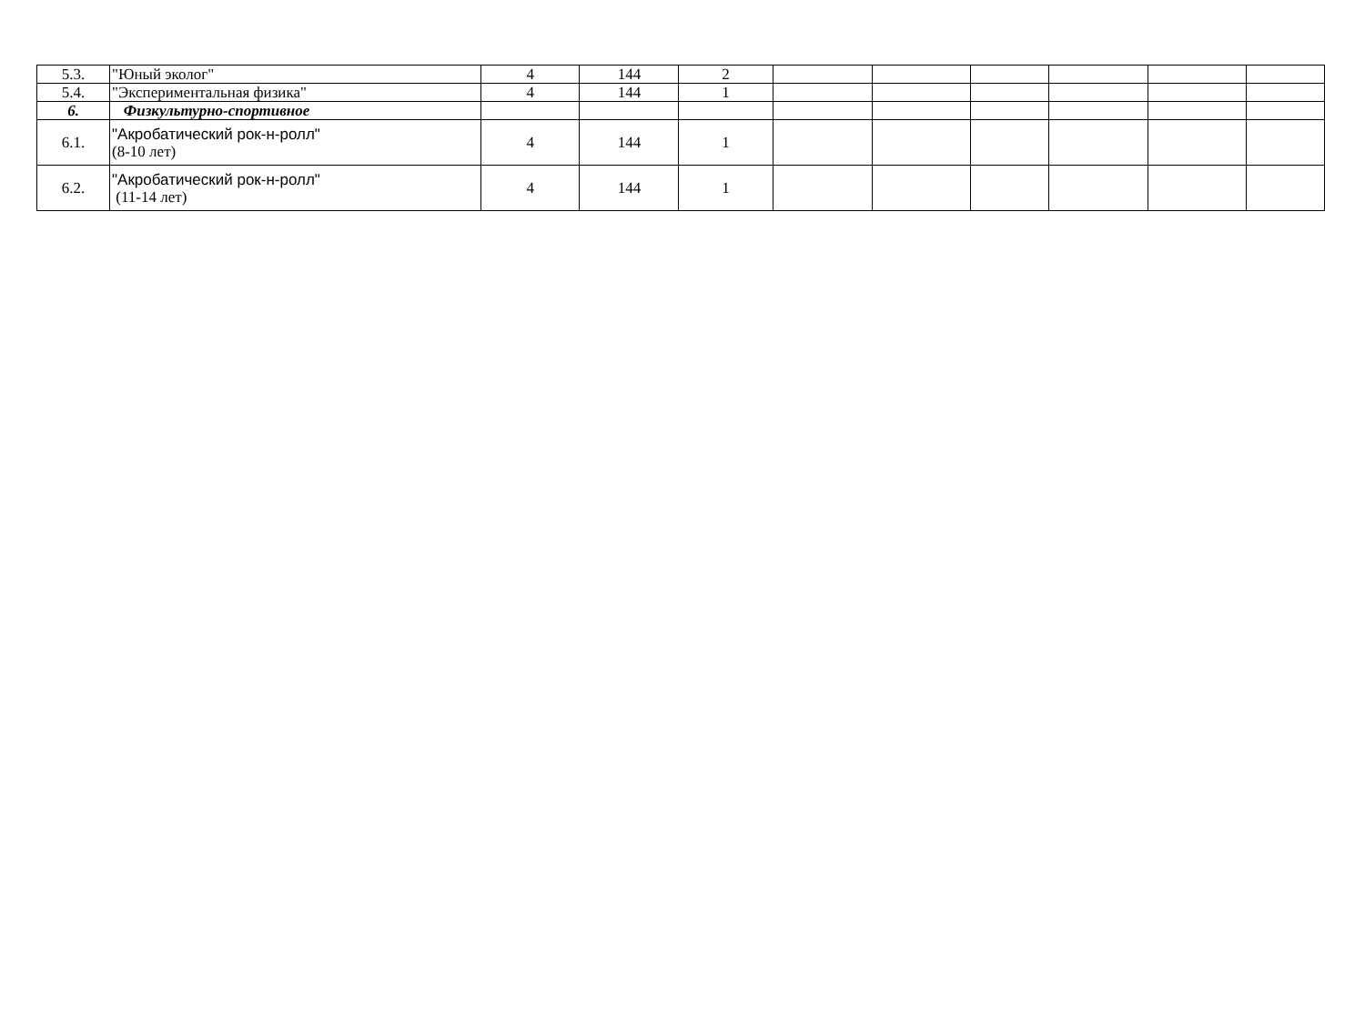| 5.3. | "Юный эколог" | 4 | 144 | 2 | | | | | | |
| 5.4. | "Экспериментальная физика" | 4 | 144 | 1 | | | | | | |
| 6. | Физкультурно-спортивное | | | | | | | | | |
| 6.1. | "Акробатический рок-н-ролл" (8-10 лет) | 4 | 144 | 1 | | | | | | |
| 6.2. | "Акробатический рок-н-ролл" (11-14 лет) | 4 | 144 | 1 | | | | | | |